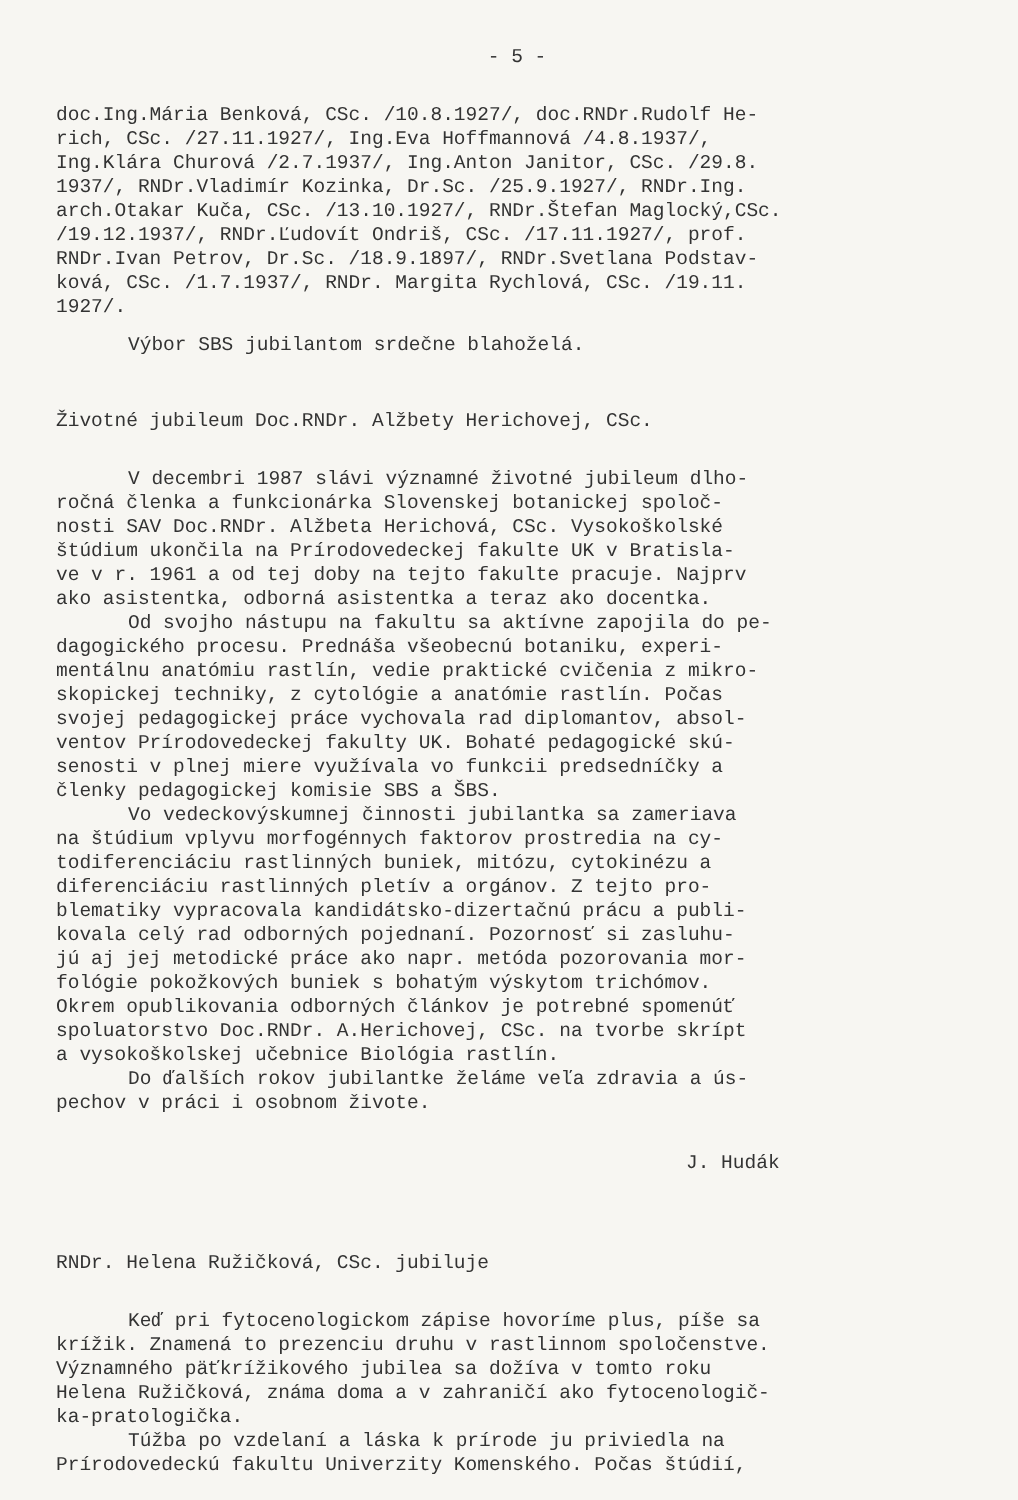- 5 -
doc.Ing.Mária Benková, CSc. /10.8.1927/, doc.RNDr.Rudolf He-
rich, CSc. /27.11.1927/, Ing.Eva Hoffmannová /4.8.1937/,
Ing.Klára Churová /2.7.1937/, Ing.Anton Janitor, CSc. /29.8.
1937/, RNDr.Vladimír Kozinka, Dr.Sc. /25.9.1927/, RNDr.Ing.
arch.Otakar Kuča, CSc. /13.10.1927/, RNDr.Štefan Maglocký,CSc.
/19.12.1937/, RNDr.Ľudovít Ondriš, CSc. /17.11.1927/, prof.
RNDr.Ivan Petrov, Dr.Sc. /18.9.1897/, RNDr.Svetlana Podstav-
ková, CSc. /1.7.1937/, RNDr. Margita Rychlová, CSc. /19.11.
1927/.
Výbor SBS jubilantom srdečne blahoželá.
Životné jubileum Doc.RNDr. Alžbety Herichovej, CSc.
V decembri 1987 slávi významné životné jubileum dlho-
ročná členka a funkcionárka Slovenskej botanickej spoloč-
nosti SAV Doc.RNDr. Alžbeta Herichová, CSc. Vysokoškolské
štúdium ukončila na Prírodovedeckej fakulte UK v Bratisla-
ve v r. 1961 a od tej doby na tejto fakulte pracuje. Najprv
ako asistentka, odborná asistentka a teraz ako docentka.
Od svojho nástupu na fakultu sa aktívne zapojila do pe-
dagogického procesu. Prednáša všeobecnú botaniku, experi-
mentálnu anatómiu rastlín, vedie praktické cvičenia z mikro-
skopickej techniky, z cytológie a anatómie rastlín. Počas
svojej pedagogickej práce vychovala rad diplomantov, absol-
ventov Prírodovedeckej fakulty UK. Bohaté pedagogické skú-
senosti v plnej miere využívala vo funkcii predsedníčky a
členky pedagogickej komisie SBS a ŠBS.
Vo vedeckovýskumnej činnosti jubilantka sa zameriava
na štúdium vplyvu morfogénnych faktorov prostredia na cy-
todiferenciáciu rastlinných buniek, mitózu, cytokinézu a
diferenciáciu rastlinných pletív a orgánov. Z tejto pro-
blematiky vypracovala kandidátsko-dizertačnú prácu a publi-
kovala celý rad odborných pojednaní. Pozornosť si zasluhu-
jú aj jej metodické práce ako napr. metóda pozorovania mor-
fológie pokožkových buniek s bohatým výskytom trichómov.
Okrem opublikovania odborných článkov je potrebné spomenúť
spoluatorstvo Doc.RNDr. A.Herichovej, CSc. na tvorbe skrípt
a vysokoškolskej učebnice Biológia rastlín.
Do ďalších rokov jubilantke želáme veľa zdravia a ús-
pechov v práci i osobnom živote.
J. Hudák
RNDr. Helena Ružičková, CSc. jubiluje
Keď pri fytocenologickom zápise hovoríme plus, píše sa
krížik. Znamená to prezenciu druhu v rastlinnom spoločenstve.
Významného päťkrížikového jubilea sa dožíva v tomto roku
Helena Ružičková, známa doma a v zahraničí ako fytocenologič-
ka-pratologička.
Túžba po vzdelaní a láska k prírode ju priviedla na
Prírodovedeckú fakultu Univerzity Komenského. Počas štúdií,